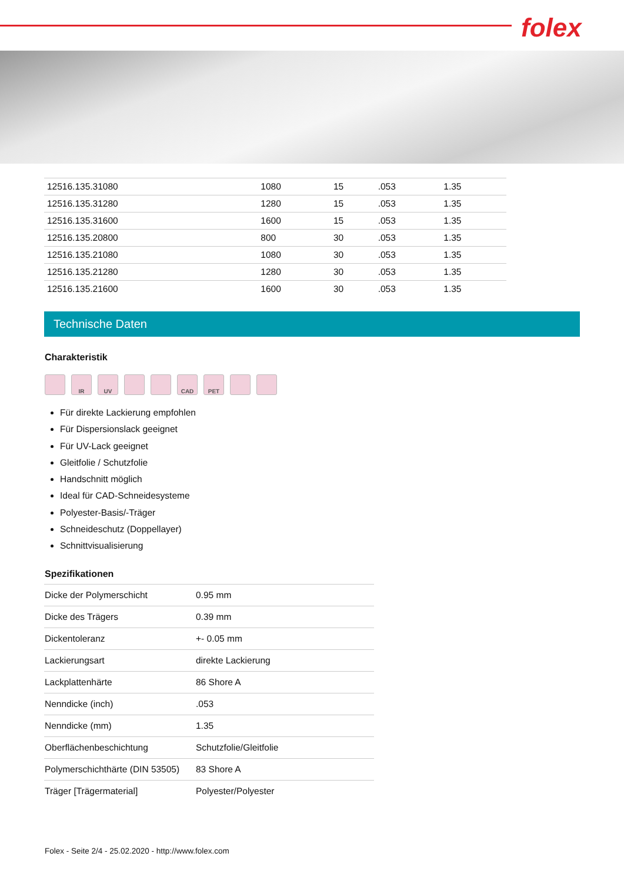folex
| 12516.135.31080 | 1080 | 15 | .053 | 1.35 |
| 12516.135.31280 | 1280 | 15 | .053 | 1.35 |
| 12516.135.31600 | 1600 | 15 | .053 | 1.35 |
| 12516.135.20800 | 800 | 30 | .053 | 1.35 |
| 12516.135.21080 | 1080 | 30 | .053 | 1.35 |
| 12516.135.21280 | 1280 | 30 | .053 | 1.35 |
| 12516.135.21600 | 1600 | 30 | .053 | 1.35 |
Technische Daten
Charakteristik
IR UV CAD PET
Für direkte Lackierung empfohlen
Für Dispersionslack geeignet
Für UV-Lack geeignet
Gleitfolie / Schutzfolie
Handschnitt möglich
Ideal für CAD-Schneidesysteme
Polyester-Basis/-Träger
Schneideschutz (Doppellayer)
Schnittvisualisierung
Spezifikationen
| Dicke der Polymerschicht | 0.95 mm |
| Dicke des Trägers | 0.39 mm |
| Dickentoleranz | +- 0.05 mm |
| Lackierungsart | direkte Lackierung |
| Lackplattenhärte | 86 Shore A |
| Nenndicke (inch) | .053 |
| Nenndicke (mm) | 1.35 |
| Oberflächenbeschichtung | Schutzfolie/Gleitfolie |
| Polymerschichthärte (DIN 53505) | 83 Shore A |
| Träger [Trägermaterial] | Polyester/Polyester |
Folex - Seite 2/4 - 25.02.2020 - http://www.folex.com